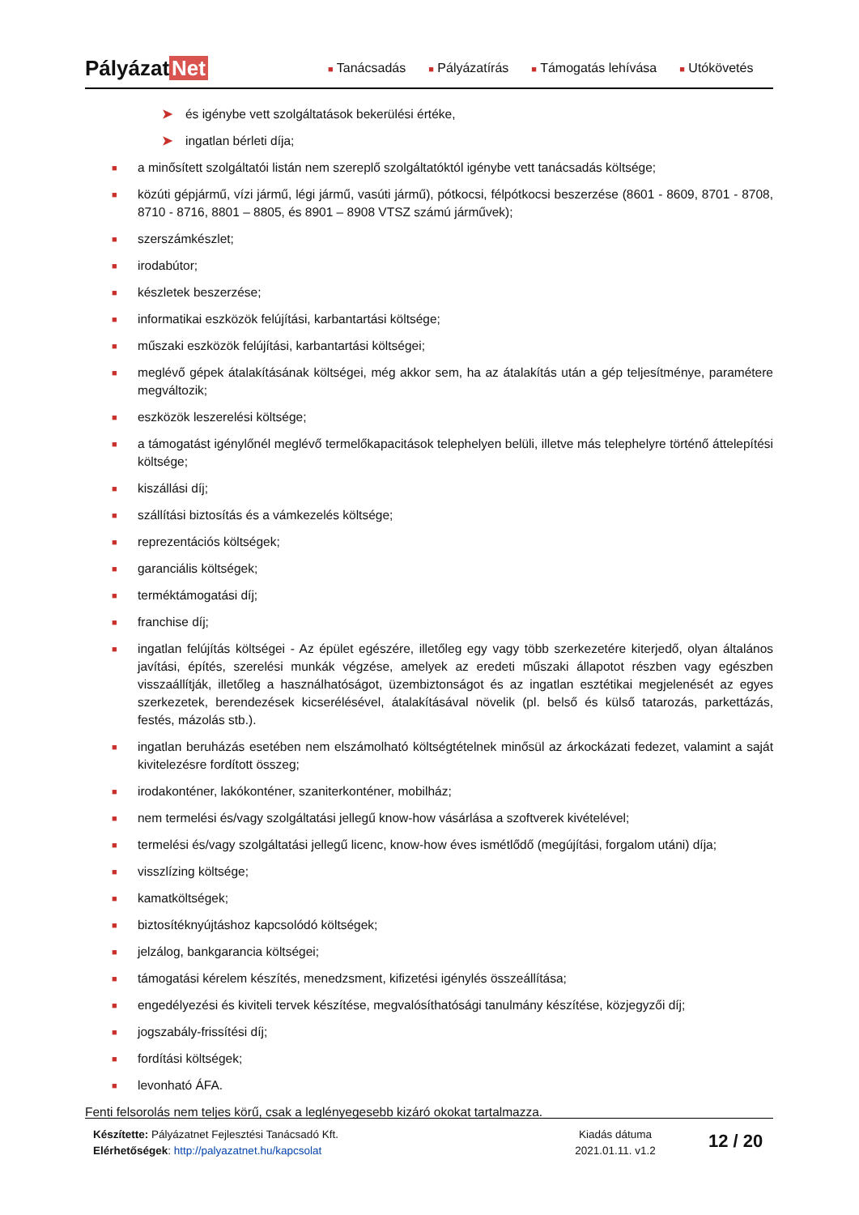Pályázat Net
■ Tanácsadás
■ Pályázatírás
■ Támogatás lehívása
■ Utókövetés
➤ és igénybe vett szolgáltatások bekerülési értéke,
➤ ingatlan bérleti díja;
■ a minősített szolgáltatói listán nem szereplő szolgáltatóktól igénybe vett tanácsadás költsége;
■ közúti gépjármű, vízi jármű, légi jármű, vasúti jármű), pótkocsi, félpótkocsi beszerzése (8601 - 8609, 8701 - 8708, 8710 - 8716, 8801 – 8805, és 8901 – 8908 VTSZ számú járművek);
■ szerszámkészlet;
■ irodabútor;
■ készletek beszerzése;
■ informatikai eszközök felújítási, karbantartási költsége;
■ műszaki eszközök felújítási, karbantartási költségei;
■ meglévő gépek átalakításának költségei, még akkor sem, ha az átalakítás után a gép teljesítménye, paramétere megváltozik;
■ eszközök leszerelési költsége;
■ a támogatást igénylőnél meglévő termelőkapacitások telephelyen belüli, illetve más telephelyre történő áttelepítési költsége;
■ kiszállási díj;
■ szállítási biztosítás és a vámkezelés költsége;
■ reprezentációs költségek;
■ garanciális költségek;
■ terméktámogatási díj;
■ franchise díj;
■ ingatlan felújítás költségei - Az épület egészére, illetőleg egy vagy több szerkezetére kiterjedő, olyan általános javítási, építés, szerelési munkák végzése, amelyek az eredeti műszaki állapotot részben vagy egészben visszaállítják, illetőleg a használhatóságot, üzembiztonságot és az ingatlan esztétikai megjelenését az egyes szerkezetek, berendezések kicserélésével, átalakításával növelik (pl. belső és külső tatarozás, parkettázás, festés, mázolás stb.).
■ ingatlan beruházás esetében nem elszámolható költségtételnek minősül az árkockázati fedezet, valamint a saját kivitelezésre fordított összeg;
■ irodakonténer, lakókonténer, szaniterkonténer, mobilház;
■ nem termelési és/vagy szolgáltatási jellegű know-how vásárlása a szoftverek kivételével;
■ termelési és/vagy szolgáltatási jellegű licenc, know-how éves ismétlődő (megújítási, forgalom utáni) díja;
■ visszlízing költsége;
■ kamatköltségek;
■ biztosítéknyújtáshoz kapcsolódó költségek;
■ jelzálog, bankgarancia költségei;
■ támogatási kérelem készítés, menedzsment, kifizetési igénylés összeállítása;
■ engedélyezési és kiviteli tervek készítése, megvalósíthatósági tanulmány készítése, közjegyzői díj;
■ jogszabály-frissítési díj;
■ fordítási költségek;
■ levonható ÁFA.
Fenti felsorolás nem teljes körű, csak a leglényegesebb kizáró okokat tartalmazza.
Készítette: Pályázatnet Fejlesztési Tanácsadó Kft.
Elérhetőségek: http://palyazatnet.hu/kapcsolat
Kiadás dátuma
2021.01.11. v1.2
12 / 20